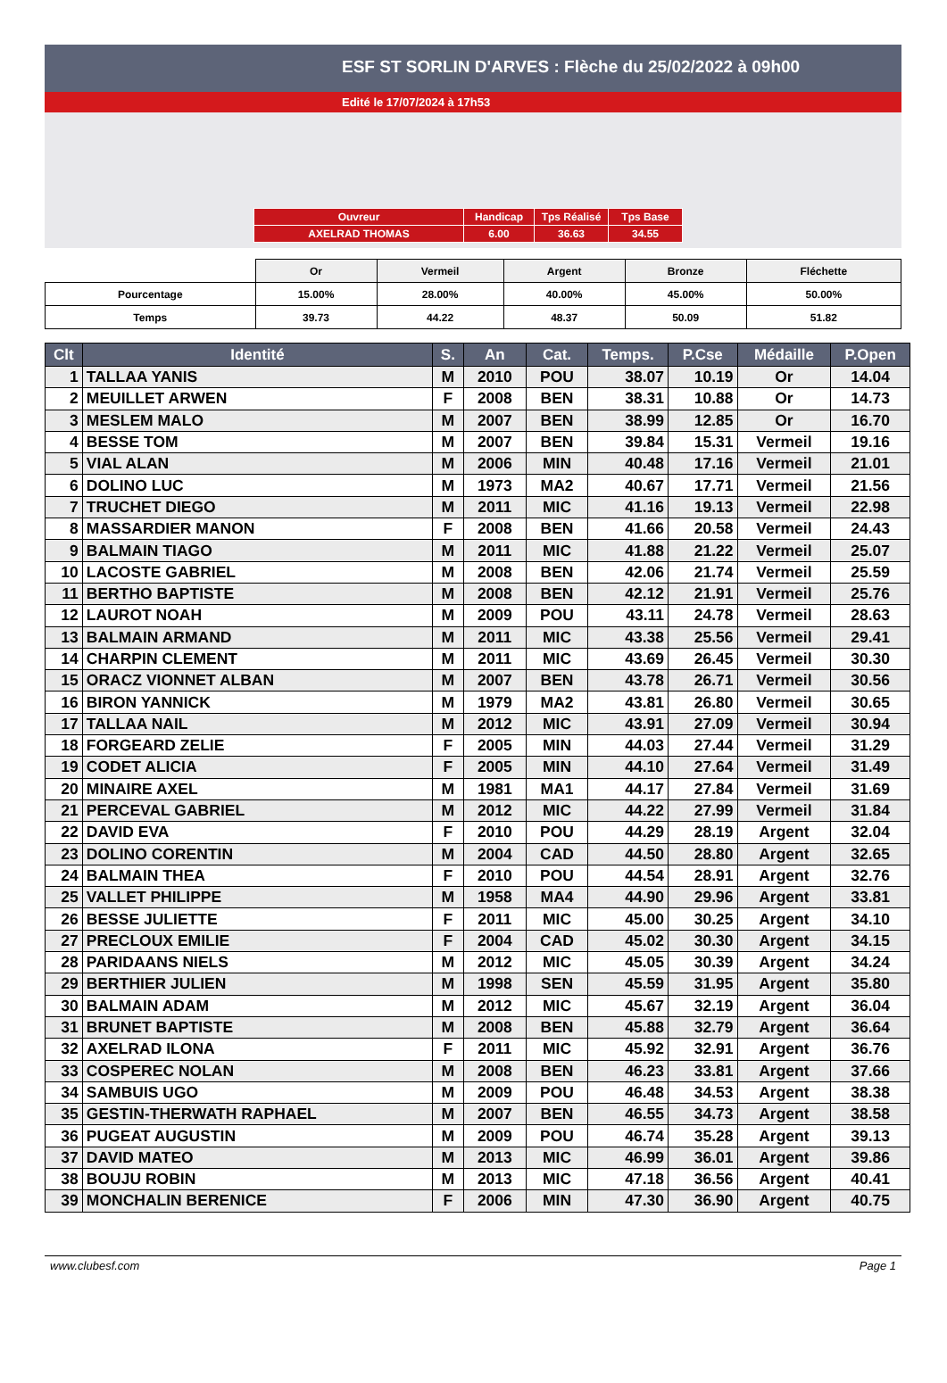ESF ST SORLIN D'ARVES : Flèche du 25/02/2022 à 09h00
Edité le 17/07/2024 à 17h53
| Ouvreur | Handicap | Tps Réalisé | Tps Base |
| AXELRAD THOMAS | 6.00 | 36.63 | 34.55 |
| | Or | Vermeil | Argent | Bronze | Fléchette |
| --- | --- | --- | --- | --- | --- |
| Pourcentage | 15.00% | 28.00% | 40.00% | 45.00% | 50.00% |
| Temps | 39.73 | 44.22 | 48.37 | 50.09 | 51.82 |
| Clt | Identité | S. | An | Cat. | Temps. | P.Cse | Médaille | P.Open |
| --- | --- | --- | --- | --- | --- | --- | --- | --- |
| 1 | TALLAA YANIS | M | 2010 | POU | 38.07 | 10.19 | Or | 14.04 |
| 2 | MEUILLET ARWEN | F | 2008 | BEN | 38.31 | 10.88 | Or | 14.73 |
| 3 | MESLEM MALO | M | 2007 | BEN | 38.99 | 12.85 | Or | 16.70 |
| 4 | BESSE TOM | M | 2007 | BEN | 39.84 | 15.31 | Vermeil | 19.16 |
| 5 | VIAL ALAN | M | 2006 | MIN | 40.48 | 17.16 | Vermeil | 21.01 |
| 6 | DOLINO LUC | M | 1973 | MA2 | 40.67 | 17.71 | Vermeil | 21.56 |
| 7 | TRUCHET DIEGO | M | 2011 | MIC | 41.16 | 19.13 | Vermeil | 22.98 |
| 8 | MASSARDIER MANON | F | 2008 | BEN | 41.66 | 20.58 | Vermeil | 24.43 |
| 9 | BALMAIN TIAGO | M | 2011 | MIC | 41.88 | 21.22 | Vermeil | 25.07 |
| 10 | LACOSTE GABRIEL | M | 2008 | BEN | 42.06 | 21.74 | Vermeil | 25.59 |
| 11 | BERTHO BAPTISTE | M | 2008 | BEN | 42.12 | 21.91 | Vermeil | 25.76 |
| 12 | LAUROT NOAH | M | 2009 | POU | 43.11 | 24.78 | Vermeil | 28.63 |
| 13 | BALMAIN ARMAND | M | 2011 | MIC | 43.38 | 25.56 | Vermeil | 29.41 |
| 14 | CHARPIN CLEMENT | M | 2011 | MIC | 43.69 | 26.45 | Vermeil | 30.30 |
| 15 | ORACZ VIONNET ALBAN | M | 2007 | BEN | 43.78 | 26.71 | Vermeil | 30.56 |
| 16 | BIRON YANNICK | M | 1979 | MA2 | 43.81 | 26.80 | Vermeil | 30.65 |
| 17 | TALLAA NAIL | M | 2012 | MIC | 43.91 | 27.09 | Vermeil | 30.94 |
| 18 | FORGEARD ZELIE | F | 2005 | MIN | 44.03 | 27.44 | Vermeil | 31.29 |
| 19 | CODET ALICIA | F | 2005 | MIN | 44.10 | 27.64 | Vermeil | 31.49 |
| 20 | MINAIRE AXEL | M | 1981 | MA1 | 44.17 | 27.84 | Vermeil | 31.69 |
| 21 | PERCEVAL GABRIEL | M | 2012 | MIC | 44.22 | 27.99 | Vermeil | 31.84 |
| 22 | DAVID EVA | F | 2010 | POU | 44.29 | 28.19 | Argent | 32.04 |
| 23 | DOLINO CORENTIN | M | 2004 | CAD | 44.50 | 28.80 | Argent | 32.65 |
| 24 | BALMAIN THEA | F | 2010 | POU | 44.54 | 28.91 | Argent | 32.76 |
| 25 | VALLET PHILIPPE | M | 1958 | MA4 | 44.90 | 29.96 | Argent | 33.81 |
| 26 | BESSE JULIETTE | F | 2011 | MIC | 45.00 | 30.25 | Argent | 34.10 |
| 27 | PRECLOUX EMILIE | F | 2004 | CAD | 45.02 | 30.30 | Argent | 34.15 |
| 28 | PARIDAANS NIELS | M | 2012 | MIC | 45.05 | 30.39 | Argent | 34.24 |
| 29 | BERTHIER JULIEN | M | 1998 | SEN | 45.59 | 31.95 | Argent | 35.80 |
| 30 | BALMAIN ADAM | M | 2012 | MIC | 45.67 | 32.19 | Argent | 36.04 |
| 31 | BRUNET BAPTISTE | M | 2008 | BEN | 45.88 | 32.79 | Argent | 36.64 |
| 32 | AXELRAD ILONA | F | 2011 | MIC | 45.92 | 32.91 | Argent | 36.76 |
| 33 | COSPEREC NOLAN | M | 2008 | BEN | 46.23 | 33.81 | Argent | 37.66 |
| 34 | SAMBUIS UGO | M | 2009 | POU | 46.48 | 34.53 | Argent | 38.38 |
| 35 | GESTIN-THERWATH RAPHAEL | M | 2007 | BEN | 46.55 | 34.73 | Argent | 38.58 |
| 36 | PUGEAT AUGUSTIN | M | 2009 | POU | 46.74 | 35.28 | Argent | 39.13 |
| 37 | DAVID MATEO | M | 2013 | MIC | 46.99 | 36.01 | Argent | 39.86 |
| 38 | BOUJU ROBIN | M | 2013 | MIC | 47.18 | 36.56 | Argent | 40.41 |
| 39 | MONCHALIN BERENICE | F | 2006 | MIN | 47.30 | 36.90 | Argent | 40.75 |
www.clubesf.com Page 1